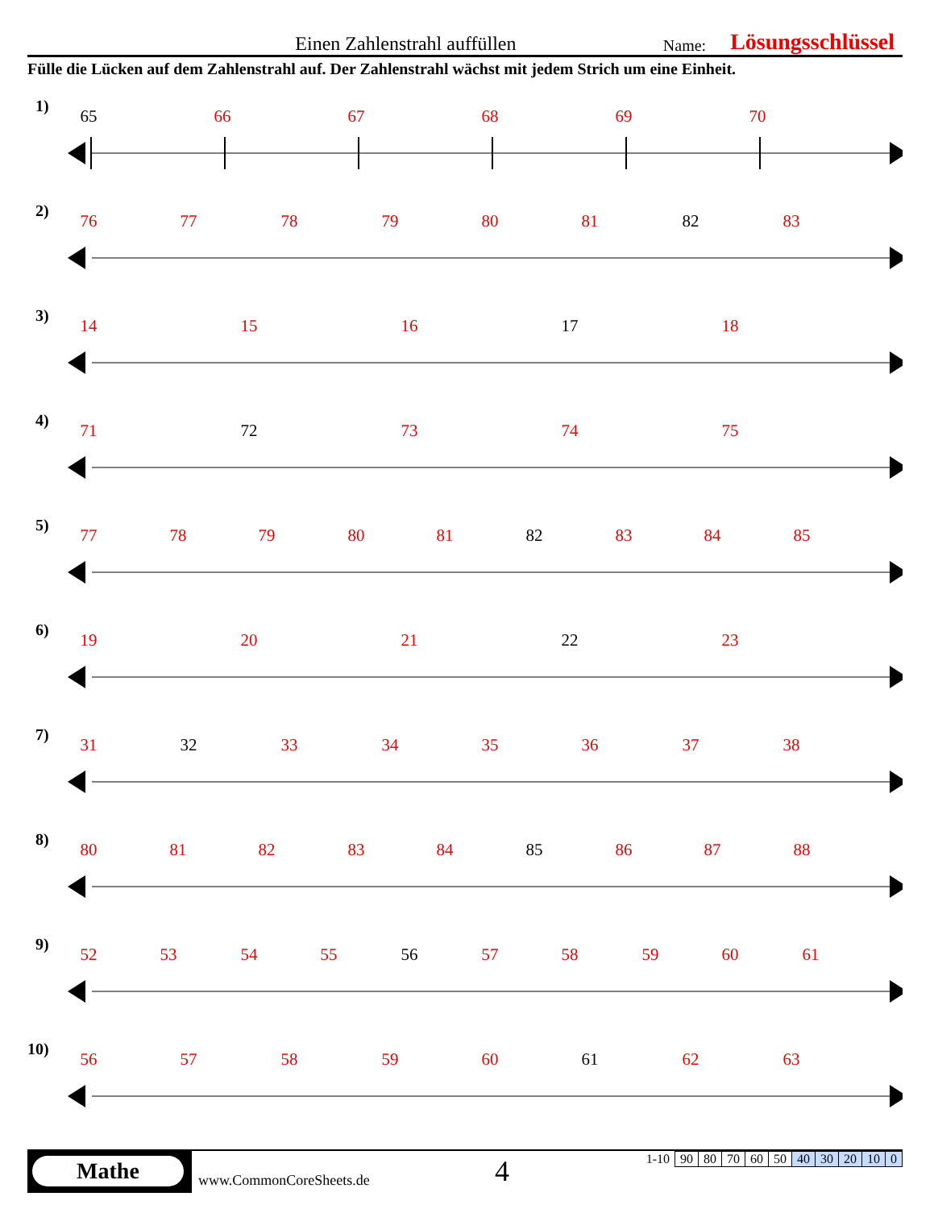Einen Zahlenstrahl auffüllen Name: Lösungsschlüssel
Fülle die Lücken auf dem Zahlenstrahl auf. Der Zahlenstrahl wächst mit jedem Strich um eine Einheit.
1)
65 66 67 68 69 70
2)
76 77 78 79 80 81 82 83
3)
14 15 16 17 18
4)
71 72 73 74 75
5)
77 78 79 80 81 82 83 84 85
6)
19 20 21 22 23
7)
31 32 33 34 35 36 37 38
8)
80 81 82 83 84 85 86 87 88
9)
52 53 54 55 56 57 58 59 60 61
10)
56 57 58 59 60 61 62 63
Mathe
www.CommonCoreSheets.de 4
| 1-10 | 90 | 80 | 70 | 60 | 50 | 40 | 30 | 20 | 10 | 0 |